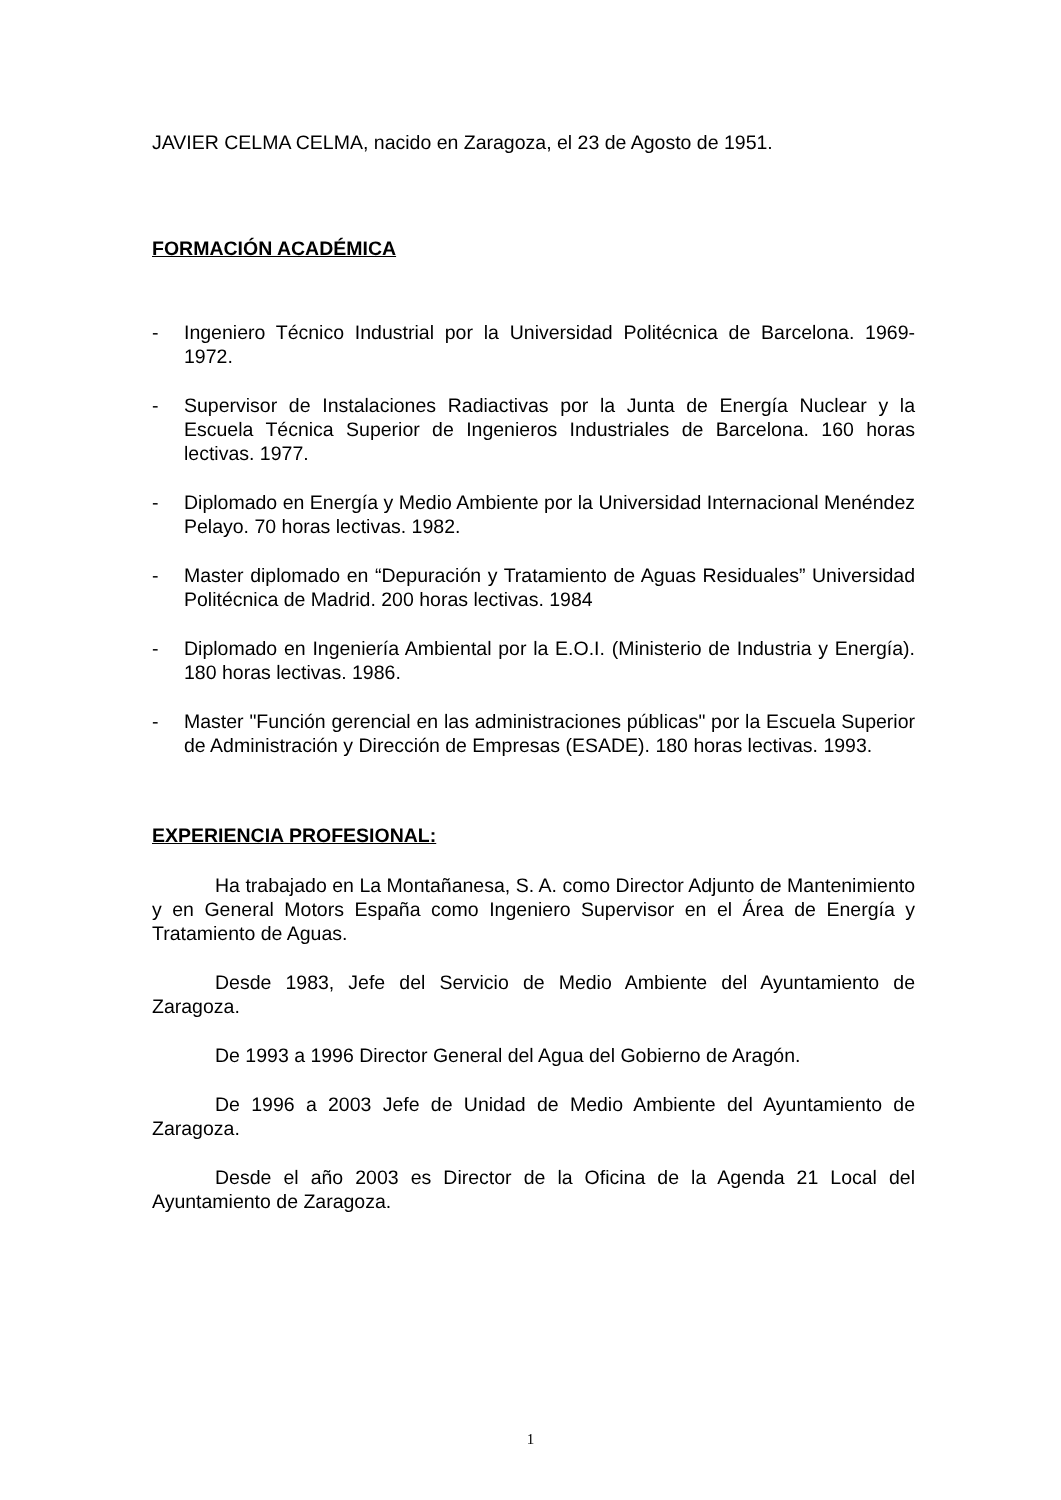JAVIER CELMA CELMA, nacido en Zaragoza, el 23 de Agosto de 1951.
FORMACIÓN ACADÉMICA
- Ingeniero Técnico Industrial por la Universidad Politécnica de Barcelona. 1969-1972.
- Supervisor de Instalaciones Radiactivas por la Junta de Energía Nuclear y la Escuela Técnica Superior de Ingenieros Industriales de Barcelona. 160 horas lectivas. 1977.
- Diplomado en Energía y Medio Ambiente por la Universidad Internacional Menéndez Pelayo. 70 horas lectivas. 1982.
- Master diplomado en “Depuración y Tratamiento de Aguas Residuales” Universidad Politécnica de Madrid. 200 horas lectivas. 1984
- Diplomado en Ingeniería Ambiental por la E.O.I. (Ministerio de Industria y Energía). 180 horas lectivas. 1986.
- Master "Función gerencial en las administraciones públicas" por la Escuela Superior de Administración y Dirección de Empresas (ESADE). 180 horas lectivas. 1993.
EXPERIENCIA PROFESIONAL:
Ha trabajado en La Montañanesa, S. A. como Director Adjunto de Mantenimiento y en General Motors España como Ingeniero Supervisor en el Área de Energía y Tratamiento de Aguas.
Desde 1983, Jefe del Servicio de Medio Ambiente del Ayuntamiento de Zaragoza.
De 1993 a 1996 Director General del Agua del Gobierno de Aragón.
De 1996 a 2003 Jefe de Unidad de Medio Ambiente del Ayuntamiento de Zaragoza.
Desde el año 2003 es Director de la Oficina de la Agenda 21 Local del Ayuntamiento de Zaragoza.
1